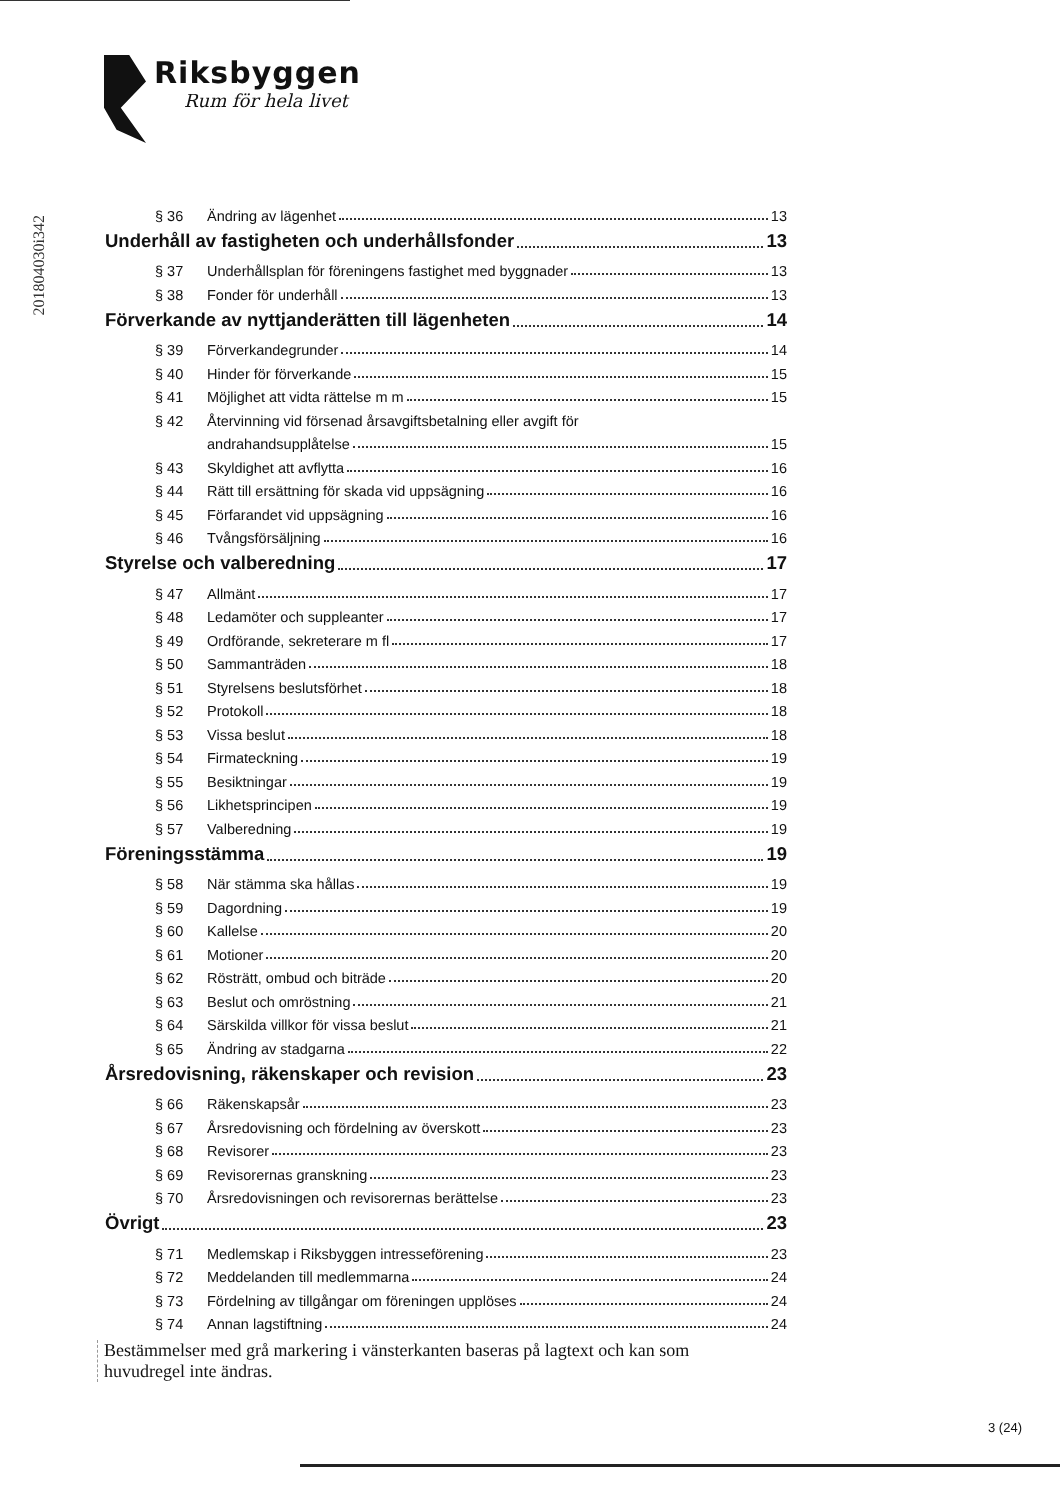Riksbyggen
Rum för hela livet
201804030i342
§ 36 Ändring av lägenhet 13
Underhåll av fastigheten och underhållsfonder 13
§ 37 Underhållsplan för föreningens fastighet med byggnader 13
§ 38 Fonder för underhåll 13
Förverkande av nyttjanderätten till lägenheten 14
§ 39 Förverkandegrunder 14
§ 40 Hinder för förverkande 15
§ 41 Möjlighet att vidta rättelse m m 15
§ 42 Återvinning vid försenad årsavgiftsbetalning eller avgift för
andrahandsupplåtelse 15
§ 43 Skyldighet att avflytta 16
§ 44 Rätt till ersättning för skada vid uppsägning 16
§ 45 Förfarandet vid uppsägning 16
§ 46 Tvångsförsäljning 16
Styrelse och valberedning 17
§ 47 Allmänt 17
§ 48 Ledamöter och suppleanter 17
§ 49 Ordförande, sekreterare m fl 17
§ 50 Sammanträden 18
§ 51 Styrelsens beslutsförhet 18
§ 52 Protokoll 18
§ 53 Vissa beslut 18
§ 54 Firmateckning 19
§ 55 Besiktningar 19
§ 56 Likhetsprincipen 19
§ 57 Valberedning 19
Föreningsstämma 19
§ 58 När stämma ska hållas 19
§ 59 Dagordning 19
§ 60 Kallelse 20
§ 61 Motioner 20
§ 62 Rösträtt, ombud och biträde 20
§ 63 Beslut och omröstning 21
§ 64 Särskilda villkor för vissa beslut 21
§ 65 Ändring av stadgarna 22
Årsredovisning, räkenskaper och revision 23
§ 66 Räkenskapsår 23
§ 67 Årsredovisning och fördelning av överskott 23
§ 68 Revisorer 23
§ 69 Revisorernas granskning 23
§ 70 Årsredovisningen och revisorernas berättelse 23
Övrigt 23
§ 71 Medlemskap i Riksbyggen intresseförening 23
§ 72 Meddelanden till medlemmarna 24
§ 73 Fördelning av tillgångar om föreningen upplöses 24
§ 74 Annan lagstiftning 24
Bestämmelser med grå markering i vänsterkanten baseras på lagtext och kan som
huvudregel inte ändras.
3 (24)